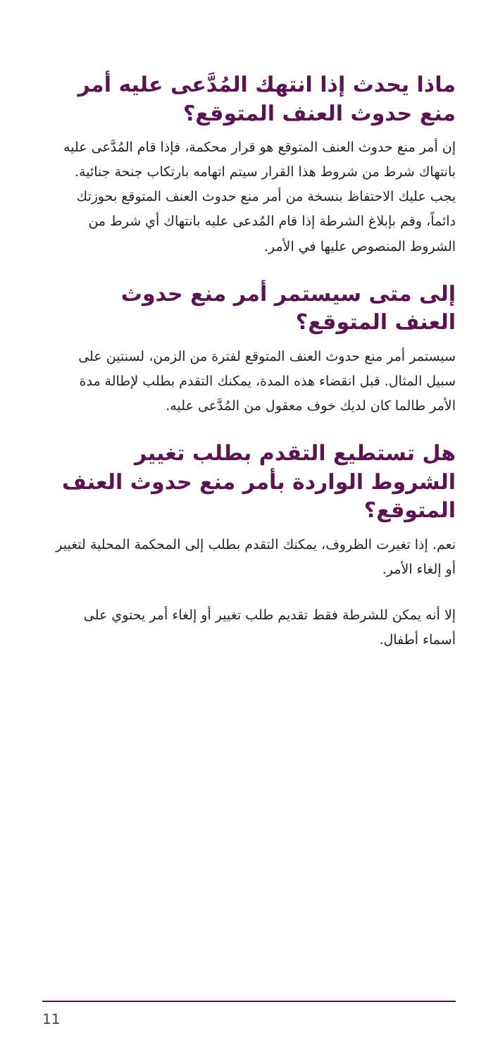ماذا يحدث إذا انتهك المُدَّعى عليه أمر منع حدوث العنف المتوقع؟
إن أمر منع حدوث العنف المتوقع هو قرار محكمة، فإذا قام المُدَّعى عليه بانتهاك شرط من شروط هذا القرار سيتم اتهامه بارتكاب جنحة جنائية. يجب عليك الاحتفاظ بنسخة من أمر منع حدوث العنف المتوقع بحوزتك دائماً، وقم بإبلاغ الشرطة إذا قام المُدعى عليه بانتهاك أي شرط من الشروط المنصوص عليها في الأمر.
إلى متى سيستمر أمر منع حدوث العنف المتوقع؟
سيستمر أمر منع حدوث العنف المتوقع لفترة من الزمن، لسنتين على سبيل المثال. قبل انقضاء هذه المدة، يمكنك التقدم بطلب لإطالة مدة الأمر طالما كان لديك خوف معقول من المُدَّعى عليه.
هل تستطيع التقدم بطلب تغيير الشروط الواردة بأمر منع حدوث العنف المتوقع؟
نعم. إذا تغيرت الظروف، يمكنك التقدم بطلب إلى المحكمة المحلية لتغيير أو إلغاء الأمر.
إلا أنه يمكن للشرطة فقط تقديم طلب تغيير أو إلغاء أمر يحتوي على أسماء أطفال.
11